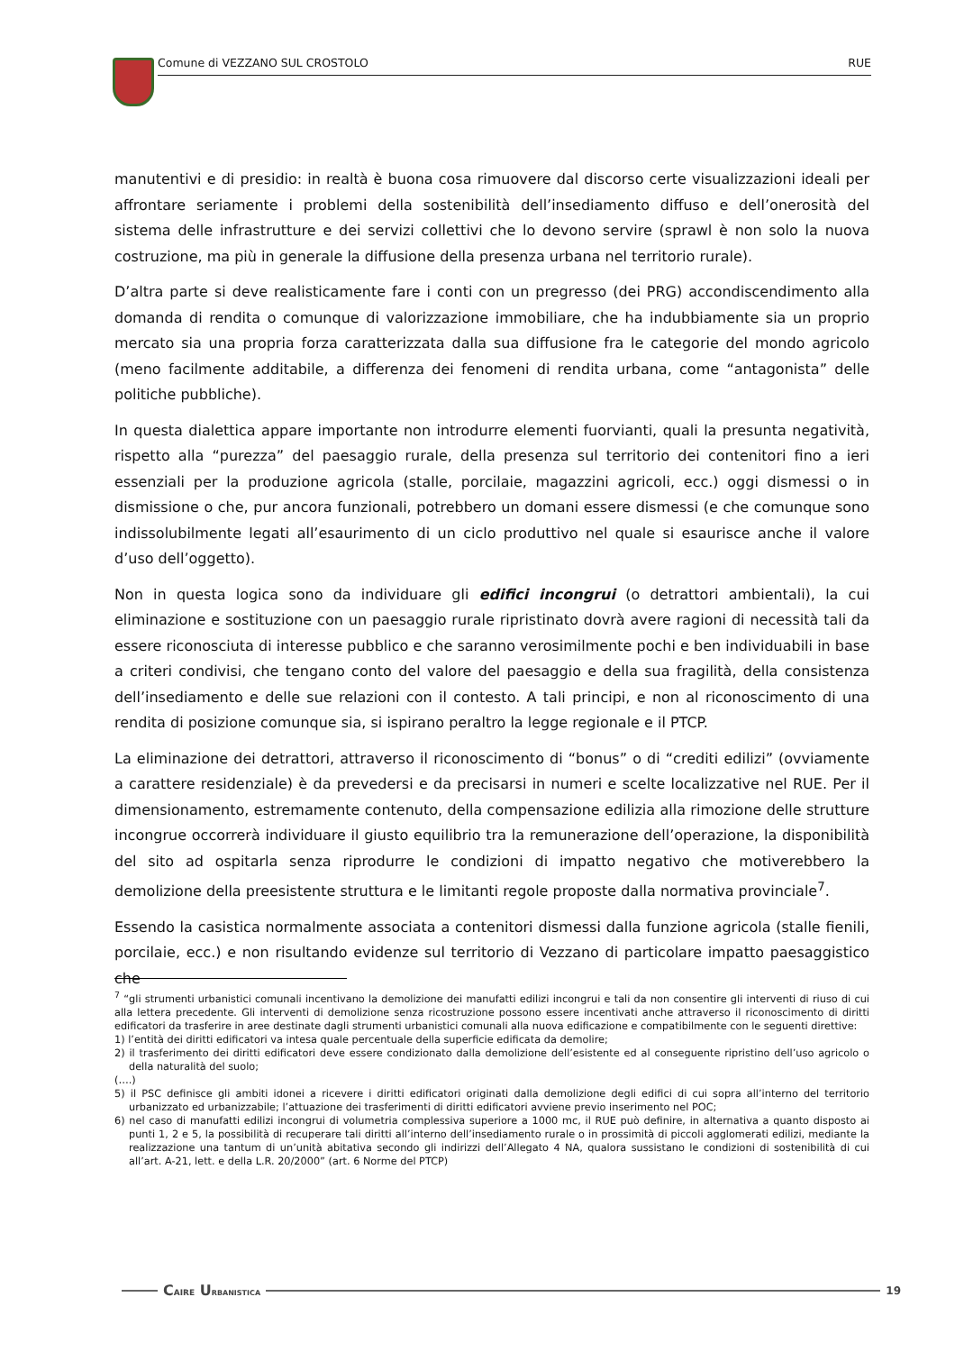Comune di VEZZANO SUL CROSTOLO RUE
manutentivi e di presidio: in realtà è buona cosa rimuovere dal discorso certe visualizzazioni ideali per affrontare seriamente i problemi della sostenibilità dell’insediamento diffuso e dell’onerosità del sistema delle infrastrutture e dei servizi collettivi che lo devono servire (sprawl è non solo la nuova costruzione, ma più in generale la diffusione della presenza urbana nel territorio rurale).
D’altra parte si deve realisticamente fare i conti con un pregresso (dei PRG) accondiscendimento alla domanda di rendita o comunque di valorizzazione immobiliare, che ha indubbiamente sia un proprio mercato sia una propria forza caratterizzata dalla sua diffusione fra le categorie del mondo agricolo (meno facilmente additabile, a differenza dei fenomeni di rendita urbana, come “antagonista” delle politiche pubbliche).
In questa dialettica appare importante non introdurre elementi fuorvianti, quali la presunta negatività, rispetto alla “purezza” del paesaggio rurale, della presenza sul territorio dei contenitori fino a ieri essenziali per la produzione agricola (stalle, porcilaie, magazzini agricoli, ecc.) oggi dismessi o in dismissione o che, pur ancora funzionali, potrebbero un domani essere dismessi (e che comunque sono indissolubilmente legati all’esaurimento di un ciclo produttivo nel quale si esaurisce anche il valore d’uso dell’oggetto).
Non in questa logica sono da individuare gli edifici incongrui (o detrattori ambientali), la cui eliminazione e sostituzione con un paesaggio rurale ripristinato dovrà avere ragioni di necessità tali da essere riconosciuta di interesse pubblico e che saranno verosimilmente pochi e ben individuabili in base a criteri condivisi, che tengano conto del valore del paesaggio e della sua fragilità, della consistenza dell’insediamento e delle sue relazioni con il contesto. A tali principi, e non al riconoscimento di una rendita di posizione comunque sia, si ispirano peraltro la legge regionale e il PTCP.
La eliminazione dei detrattori, attraverso il riconoscimento di “bonus” o di “crediti edilizi” (ovviamente a carattere residenziale) è da prevedersi e da precisarsi in numeri e scelte localizzative nel RUE. Per il dimensionamento, estremamente contenuto, della compensazione edilizia alla rimozione delle strutture incongrue occorrerà individuare il giusto equilibrio tra la remunerazione dell’operazione, la disponibilità del sito ad ospitarla senza riprodurre le condizioni di impatto negativo che motiverebbero la demolizione della preesistente struttura e le limitanti regole proposte dalla normativa provinciale<sup>7</sup>.
Essendo la casistica normalmente associata a contenitori dismessi dalla funzione agricola (stalle fienili, porcilaie, ecc.) e non risultando evidenze sul territorio di Vezzano di particolare impatto paesaggistico che
<sup>7</sup> “gli strumenti urbanistici comunali incentivano la demolizione dei manufatti edilizi incongrui e tali da non consentire gli interventi di riuso di cui alla lettera precedente. Gli interventi di demolizione senza ricostruzione possono essere incentivati anche attraverso il riconoscimento di diritti edificatori da trasferire in aree destinate dagli strumenti urbanistici comunali alla nuova edificazione e compatibilmente con le seguenti direttive:
1) l’entità dei diritti edificatori va intesa quale percentuale della superficie edificata da demolire;
2) il trasferimento dei diritti edificatori deve essere condizionato dalla demolizione dell’esistente ed al conseguente ripristino dell’uso agricolo o della naturalità del suolo;
(….)
5) il PSC definisce gli ambiti idonei a ricevere i diritti edificatori originati dalla demolizione degli edifici di cui sopra all’interno del territorio urbanizzato ed urbanizzabile; l’attuazione dei trasferimenti di diritti edificatori avviene previo inserimento nel POC;
6) nel caso di manufatti edilizi incongrui di volumetria complessiva superiore a 1000 mc, il RUE può definire, in alternativa a quanto disposto ai punti 1, 2 e 5, la possibilità di recuperare tali diritti all’interno dell’insediamento rurale o in prossimità di piccoli agglomerati edilizi, mediante la realizzazione una tantum di un’unità abitativa secondo gli indirizzi dell’Allegato 4 NA, qualora sussistano le condizioni di sostenibilità di cui all’art. A-21, lett. e della L.R. 20/2000” (art. 6 Norme del PTCP)
CAIRE URBANISTICA 19